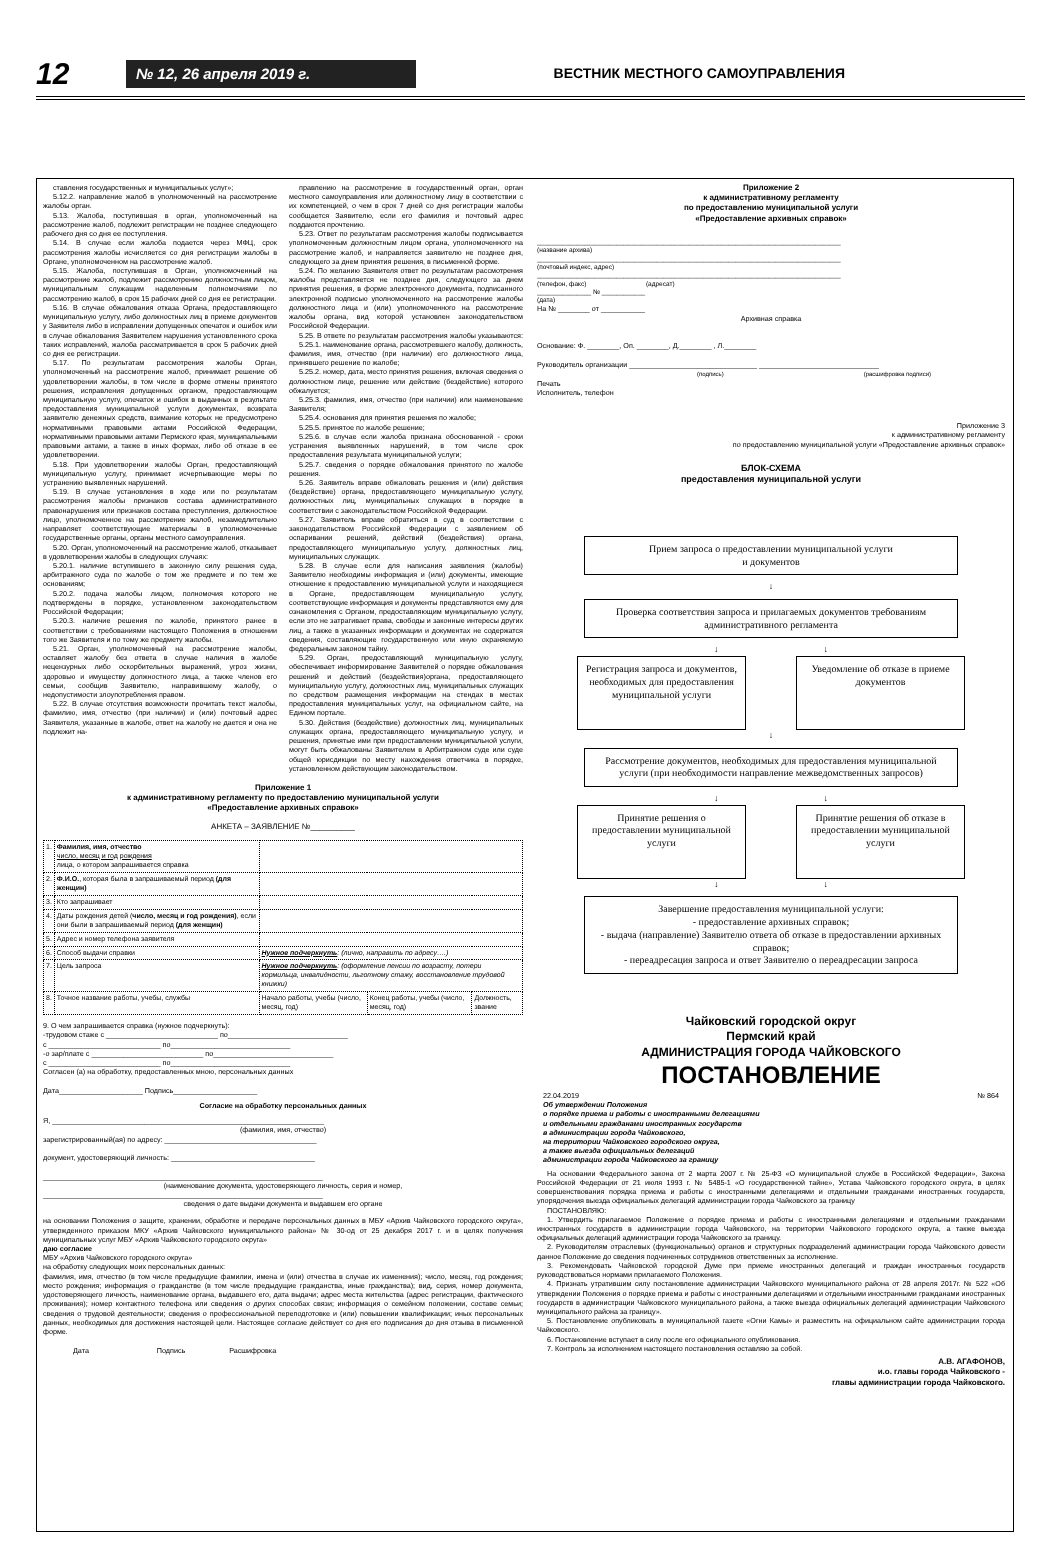12
№ 12, 26 апреля 2019 г.
ВЕСТНИК МЕСТНОГО САМОУПРАВЛЕНИЯ
ставления государственных и муниципальных услуг»;
5.12.2. направление жалоб в уполномоченный на рассмотрение жалобы орган.
5.13. Жалоба, поступившая в орган, уполномоченный на рассмотрение жалоб, подлежит регистрации не позднее следующего рабочего дня со дня ее поступления.
5.14. В случае если жалоба подается через МФЦ, срок рассмотрения жалобы исчисляется со дня регистрации жалобы в Органе, уполномоченном на рассмотрение жалоб.
5.15. Жалоба, поступившая в Орган, уполномоченный на рассмотрение жалоб, подлежит рассмотрению должностным лицом, муниципальным служащим наделенным полномочиями по рассмотрению жалоб, в срок 15 рабочих дней со дня ее регистрации.
5.16. В случае обжалования отказа Органа, предоставляющего муниципальную услугу, либо должностных лиц в приеме документов у Заявителя либо в исправлении допущенных опечаток и ошибок или в случае обжалования Заявителем нарушения установленного срока таких исправлений, жалоба рассматривается в срок 5 рабочих дней со дня ее регистрации.
5.17. По результатам рассмотрения жалобы Орган, уполномоченный на рассмотрение жалоб, принимает решение об удовлетворении жалобы, в том числе в форме отмены принятого решения, исправления допущенных органом, предоставляющим муниципальную услугу, опечаток и ошибок в выданных в результате предоставления муниципальной услуги документах, возврата заявителю денежных средств, взимание которых не предусмотрено нормативными правовыми актами Российской Федерации, нормативными правовыми актами Пермского края, муниципальными правовыми актами, а также в иных формах, либо об отказе в ее удовлетворении.
5.18. При удовлетворении жалобы Орган, предоставляющий муниципальную услугу, принимает исчерпывающие меры по устранению выявленных нарушений.
5.19. В случае установления в ходе или по результатам рассмотрения жалобы признаков состава административного правонарушения или признаков состава преступления, должностное лицо, уполномоченное на рассмотрение жалоб, незамедлительно направляет соответствующие материалы в уполномоченные государственные органы, органы местного самоуправления.
5.20. Орган, уполномоченный на рассмотрение жалоб, отказывает в удовлетворении жалобы в следующих случаях:
5.20.1. наличие вступившего в законную силу решения суда, арбитражного суда по жалобе о том же предмете и по тем же основаниям;
5.20.2. подача жалобы лицом, полномочия которого не подтверждены в порядке, установленном законодательством Российской Федерации;
5.20.3. наличие решения по жалобе, принятого ранее в соответствии с требованиями настоящего Положения в отношении того же Заявителя и по тому же предмету жалобы.
5.21. Орган, уполномоченный на рассмотрение жалобы, оставляет жалобу без ответа в случае наличия в жалобе нецензурных либо оскорбительных выражений, угроз жизни, здоровью и имуществу должностного лица, а также членов его семьи, сообщив Заявителю, направившему жалобу, о недопустимости злоупотребления правом.
5.22. В случае отсутствия возможности прочитать текст жалобы, фамилию, имя, отчество (при наличии) и (или) почтовый адрес Заявителя, указанные в жалобе, ответ на жалобу не дается и она не подлежит на-
правлению на рассмотрение в государственный орган, орган местного самоуправления или должностному лицу в соответствии с их компетенцией, о чем в срок 7 дней со дня регистрации жалобы сообщается Заявителю, если его фамилия и почтовый адрес поддаются прочтению.
5.23. Ответ по результатам рассмотрения жалобы подписывается уполномоченным должностным лицом органа, уполномоченного на рассмотрение жалоб, и направляется заявителю не позднее дня, следующего за днем принятия решения, в письменной форме.
5.24. По желанию Заявителя ответ по результатам рассмотрения жалобы представляется не позднее дня, следующего за днем принятия решения, в форме электронного документа, подписанного электронной подписью уполномоченного на рассмотрение жалобы должностного лица и (или) уполномоченного на рассмотрение жалобы органа, вид которой установлен законодательством Российской Федерации.
5.25. В ответе по результатам рассмотрения жалобы указываются:
5.25.1. наименование органа, рассмотревшего жалобу, должность, фамилия, имя, отчество (при наличии) его должностного лица, принявшего решение по жалобе;
5.25.2. номер, дата, место принятия решения, включая сведения о должностном лице, решение или действие (бездействие) которого обжалуется;
5.25.3. фамилия, имя, отчество (при наличии) или наименование Заявителя;
5.25.4. основания для принятия решения по жалобе;
5.25.5. принятое по жалобе решение;
5.25.6. в случае если жалоба признана обоснованной - сроки устранения выявленных нарушений, в том числе срок предоставления результата муниципальной услуги;
5.25.7. сведения о порядке обжалования принятого по жалобе решения.
5.26. Заявитель вправе обжаловать решения и (или) действия (бездействие) органа, предоставляющего муниципальную услугу, должностных лиц, муниципальных служащих в порядке в соответствии с законодательством Российской Федерации.
5.27. Заявитель вправе обратиться в суд в соответствии с законодательством Российской Федерации с заявлением об оспаривании решений, действий (бездействия) органа, предоставляющего муниципальную услугу, должностных лиц, муниципальных служащих.
5.28. В случае если для написания заявления (жалобы) Заявителю необходимы информация и (или) документы, имеющие отношение к предоставлению муниципальной услуги и находящиеся в Органе, предоставляющем муниципальную услугу, соответствующие информация и документы представляются ему для ознакомления с Органом, предоставляющим муниципальную услугу, если это не затрагивает права, свободы и законные интересы других лиц, а также в указанных информации и документах не содержатся сведения, составляющие государственную или иную охраняемую федеральным законом тайну.
5.29. Орган, предоставляющий муниципальную услугу, обеспечивает информирование Заявителей о порядке обжалования решений и действий (бездействия)органа, предоставляющего муниципальную услугу, должностных лиц, муниципальных служащих по средством размещения информации на стендах в местах предоставления муниципальных услуг, на официальном сайте, на Едином портале.
5.30. Действия (бездействие) должностных лиц, муниципальных служащих органа, предоставляющего муниципальную услугу, и решения, принятые ими при предоставлении муниципальной услуги, могут быть обжалованы Заявителем в Арбитражном суде или суде общей юрисдикции по месту нахождения ответчика в порядке, установленном действующим законодательством.
Приложение 1
к административному регламенту по предоставлению муниципальной услуги
«Предоставление архивных справок»
АНКЕТА – ЗАЯВЛЕНИЕ №__________
| 1. | Фамилия, имя, отчество число, месяц и год рождения лица, о котором запрашивается справка | | | |
| 2. | Ф.И.О. , которая была в запрашиваемый период (для женщин) | | | |
| 3. | Кто запрашивает | | | |
| 4. | Даты рождения детей ( число, месяц и год рождения) , если они были в запрашиваемый период (для женщин) | | | |
| 5. | Адрес и номер телефона заявителя | | | |
| 6. | Способ выдачи справки | Нужное подчеркнуть : (лично, направить по адресу….) | | |
| 7. | Цель запроса | Нужное подчеркнуть : (оформление пенсии по возрасту, потери кормильца, инвалидности, льготному стажу, восстановление трудовой книжки) | | |
| 8. | Точное название работы, учебы, службы | Начало работы, учебы (число, месяц, год) | Конец работы, учебы (число, месяц, год) | Должность, звание |
9. О чем запрашивается справка (нужное подчеркнуть):
-трудовом стаже с ____________________________ по______________________________
с ____________________________ по______________________________
-о зар/плате с ____________________________ по______________________________
с ____________________________ по______________________________
Согласен (а) на обработку, предоставленных мною, персональных данных
Дата_____________________ Подпись_____________________
Согласие на обработку персональных данных
Я, ____________________________________________________________________
(фамилия, имя, отчество)
зарегистрированный(ая) по адресу: ______________________________________
документ, удостоверяющий личность: ____________________________________
______________________________________________________________________
(наименование документа, удостоверяющего личность, серия и номер,
______________________________________________________________________
сведения о дате выдачи документа и выдавшем его органе
на основании Положения о защите, хранении, обработке и передаче персональных данных в МБУ «Архив Чайковского городского округа», утвержденного приказом МКУ «Архив Чайковского муниципального района» № 30-од от 25 декабря 2017 г. и в целях получения муниципальных услуг МБУ «Архив Чайковского городского округа»
даю согласие
МБУ «Архив Чайковского городского округа»
на обработку следующих моих персональных данных:
фамилия, имя, отчество (в том числе предыдущие фамилии, имена и (или) отчества в случае их изменения); число, месяц, год рождения; место рождения; информация о гражданстве (в том числе предыдущие гражданства, иные гражданства); вид, серия, номер документа, удостоверяющего личность, наименование органа, выдавшего его, дата выдачи; адрес места жительства (адрес регистрации, фактического проживания); номер контактного телефона или сведения о других способах связи; информация о семейном положении, составе семьи; сведения о трудовой деятельности; сведения о профессиональной переподготовке и (или) повышении квалификации; иных персональных данных, необходимых для достижения настоящей цели. Настоящее согласие действует со дня его подписания до дня отзыва в письменной форме.
Дата Подпись Расшифровка
Приложение 2
к административному регламенту
по предоставлению муниципальной услуги
«Предоставление архивных справок»
____________________________________________________________________________________
(название архива)
____________________________________________________________________________________
(почтовый индекс, адрес)
____________________________________________________________________________________
(телефон, факс) (адресат)
_______________ № ____________
(дата)
На № ________ от ___________
Архивная справка
Основание: Ф. ________, Оп. ________, Д.________ , Л.________
Руководитель организации ________________________________ ______________________________
(подпись) (расшифровка подписи)
Печать
Исполнитель, телефон
Приложение 3
к административному регламенту
по предоставлению муниципальной услуги «Предоставление архивных справок»
БЛОК-СХЕМА
предоставления муниципальной услуги
Прием запроса о предоставлении муниципальной услуги
и документов
↓
Проверка соответствия запроса и прилагаемых документов требованиям административного регламента
↓ ↓
Регистрация запроса и документов, необходимых для предоставления муниципальной услуги
Уведомление об отказе в приеме документов
↓
Рассмотрение документов, необходимых для предоставления муниципальной услуги (при необходимости направление межведомственных запросов)
↓ ↓
Принятие решения о предоставлении муниципальной услуги
Принятие решения об отказе в предоставлении муниципальной услуги
↓ ↓
Завершение предоставления муниципальной услуги:
- предоставление архивных справок;
- выдача (направление) Заявителю ответа об отказе в предоставлении архивных справок;
- переадресация запроса и ответ Заявителю о переадресации запроса
Чайковский городской округ
Пермский край
АДМИНИСТРАЦИЯ ГОРОДА ЧАЙКОВСКОГО
ПОСТАНОВЛЕНИЕ
22.04.2019 № 864
Об утверждении Положения
о порядке приема и работы с иностранными делегациями
и отдельными гражданами иностранных государств
в администрации города Чайковского,
на территории Чайковского городского округа,
а также выезда официальных делегаций
администрации города Чайковского за границу
На основании Федерального закона от 2 марта 2007 г. № 25-ФЗ «О муниципальной службе в Российской Федерации», Закона Российской Федерации от 21 июля 1993 г. № 5485-1 «О государственной тайне», Устава Чайковского городского округа, в целях совершенствования порядка приема и работы с иностранными делегациями и отдельными гражданами иностранных государств, упорядочения выезда официальных делегаций администрации города Чайковского за границу
ПОСТАНОВЛЯЮ:
1. Утвердить прилагаемое Положение о порядке приема и работы с иностранными делегациями и отдельными гражданами иностранных государств в администрации города Чайковского, на территории Чайковского городского округа, а также выезда официальных делегаций администрации города Чайковского за границу.
2. Руководителям отраслевых (функциональных) органов и структурных подразделений администрации города Чайковского довести данное Положение до сведения подчиненных сотрудников ответственных за исполнение.
3. Рекомендовать Чайковской городской Думе при приеме иностранных делегаций и граждан иностранных государств руководствоваться нормами прилагаемого Положения.
4. Признать утратившим силу постановление администрации Чайковского муниципального района от 28 апреля 2017г. № 522 «Об утверждении Положения о порядке приема и работы с иностранными делегациями и отдельными иностранными гражданами иностранных государств в администрации Чайковского муниципального района, а также выезда официальных делегаций администрации Чайковского муниципального района за границу».
5. Постановление опубликовать в муниципальной газете «Огни Камы» и разместить на официальном сайте администрации города Чайковского.
6. Постановление вступает в силу после его официального опубликования.
7. Контроль за исполнением настоящего постановления оставляю за собой.
А.В. АГАФОНОВ,
и.о. главы города Чайковского -
главы администрации города Чайковского.